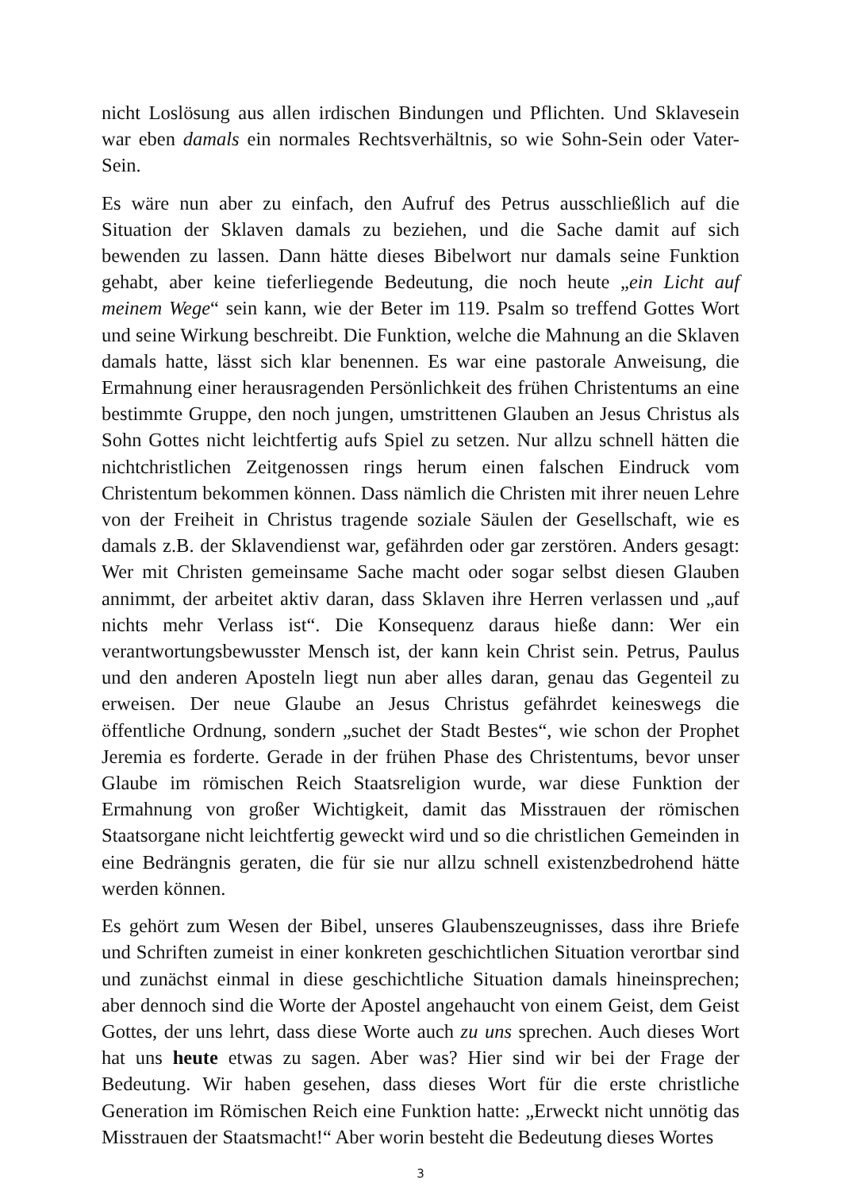nicht Loslösung aus allen irdischen Bindungen und Pflichten. Und Sklavesein war eben damals ein normales Rechtsverhältnis, so wie Sohn-Sein oder Vater-Sein.
Es wäre nun aber zu einfach, den Aufruf des Petrus ausschließlich auf die Situation der Sklaven damals zu beziehen, und die Sache damit auf sich bewenden zu lassen. Dann hätte dieses Bibelwort nur damals seine Funktion gehabt, aber keine tieferliegende Bedeutung, die noch heute „ein Licht auf meinem Wege“ sein kann, wie der Beter im 119. Psalm so treffend Gottes Wort und seine Wirkung beschreibt. Die Funktion, welche die Mahnung an die Sklaven damals hatte, lässt sich klar benennen. Es war eine pastorale Anweisung, die Ermahnung einer herausragenden Persönlichkeit des frühen Christentums an eine bestimmte Gruppe, den noch jungen, umstrittenen Glauben an Jesus Christus als Sohn Gottes nicht leichtfertig aufs Spiel zu setzen. Nur allzu schnell hätten die nichtchristlichen Zeitgenossen rings herum einen falschen Eindruck vom Christentum bekommen können. Dass nämlich die Christen mit ihrer neuen Lehre von der Freiheit in Christus tragende soziale Säulen der Gesellschaft, wie es damals z.B. der Sklavendienst war, gefährden oder gar zerstören. Anders gesagt: Wer mit Christen gemeinsame Sache macht oder sogar selbst diesen Glauben annimmt, der arbeitet aktiv daran, dass Sklaven ihre Herren verlassen und „auf nichts mehr Verlass ist“. Die Konsequenz daraus hieße dann: Wer ein verantwortungsbewusster Mensch ist, der kann kein Christ sein. Petrus, Paulus und den anderen Aposteln liegt nun aber alles daran, genau das Gegenteil zu erweisen. Der neue Glaube an Jesus Christus gefährdet keineswegs die öffentliche Ordnung, sondern „suchet der Stadt Bestes“, wie schon der Prophet Jeremia es forderte. Gerade in der frühen Phase des Christentums, bevor unser Glaube im römischen Reich Staatsreligion wurde, war diese Funktion der Ermahnung von großer Wichtigkeit, damit das Misstrauen der römischen Staatsorgane nicht leichtfertig geweckt wird und so die christlichen Gemeinden in eine Bedrängnis geraten, die für sie nur allzu schnell existenzbedrohend hätte werden können.
Es gehört zum Wesen der Bibel, unseres Glaubenszeugnisses, dass ihre Briefe und Schriften zumeist in einer konkreten geschichtlichen Situation verortbar sind und zunächst einmal in diese geschichtliche Situation damals hineinsprechen; aber dennoch sind die Worte der Apostel angehaucht von einem Geist, dem Geist Gottes, der uns lehrt, dass diese Worte auch zu uns sprechen. Auch dieses Wort hat uns heute etwas zu sagen. Aber was? Hier sind wir bei der Frage der Bedeutung. Wir haben gesehen, dass dieses Wort für die erste christliche Generation im Römischen Reich eine Funktion hatte: „Erweckt nicht unnötig das Misstrauen der Staatsmacht!“ Aber worin besteht die Bedeutung dieses Wortes
3